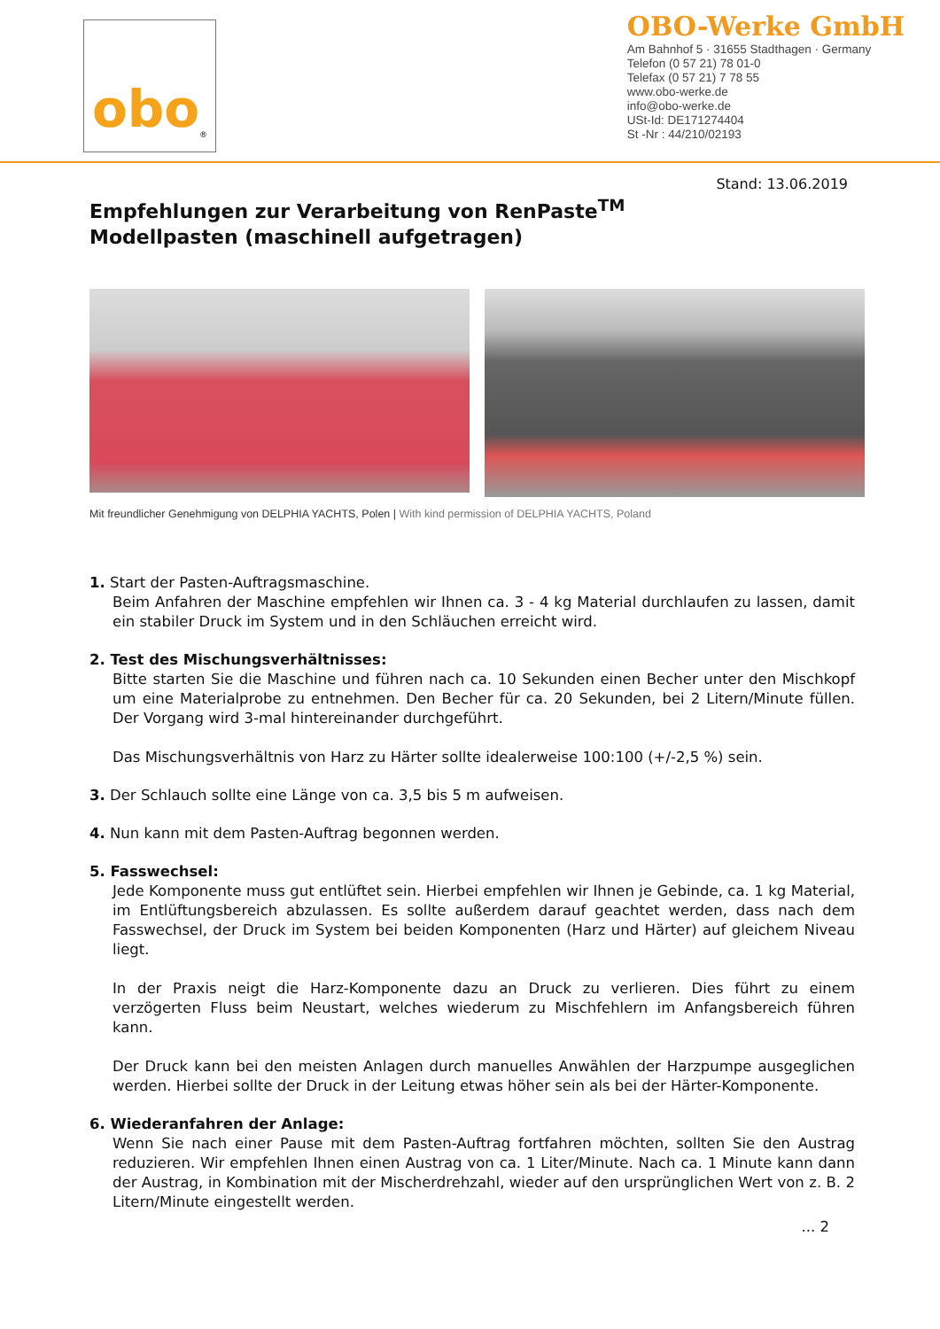obo<sup>®</sup>
OBO-Werke GmbH
Am Bahnhof 5 · 31655 Stadthagen · Germany
Telefon (0 57 21) 78 01-0
Telefax (0 57 21) 7 78 55
www.obo-werke.de
info@obo-werke.de
USt-Id: DE171274404
St -Nr : 44/210/02193
Stand: 13.06.2019
Empfehlungen zur Verarbeitung von RenPaste<sup>TM</sup>
Modellpasten (maschinell aufgetragen)
Mit freundlicher Genehmigung von DELPHIA YACHTS, Polen | With kind permission of DELPHIA YACHTS, Poland
1. Start der Pasten-Auftragsmaschine.
Beim Anfahren der Maschine empfehlen wir Ihnen ca. 3 - 4 kg Material durchlaufen zu lassen, damit ein stabiler Druck im System und in den Schläuchen erreicht wird.
2. Test des Mischungsverhältnisses:
Bitte starten Sie die Maschine und führen nach ca. 10 Sekunden einen Becher unter den Mischkopf um eine Materialprobe zu entnehmen. Den Becher für ca. 20 Sekunden, bei 2 Litern/Minute füllen. Der Vorgang wird 3-mal hintereinander durchgeführt.
Das Mischungsverhältnis von Harz zu Härter sollte idealerweise 100:100 (+/-2,5 %) sein.
3. Der Schlauch sollte eine Länge von ca. 3,5 bis 5 m aufweisen.
4. Nun kann mit dem Pasten-Auftrag begonnen werden.
5. Fasswechsel:
Jede Komponente muss gut entlüftet sein. Hierbei empfehlen wir Ihnen je Gebinde, ca. 1 kg Material, im Entlüftungsbereich abzulassen. Es sollte außerdem darauf geachtet werden, dass nach dem Fasswechsel, der Druck im System bei beiden Komponenten (Harz und Härter) auf gleichem Niveau liegt.
In der Praxis neigt die Harz-Komponente dazu an Druck zu verlieren. Dies führt zu einem verzögerten Fluss beim Neustart, welches wiederum zu Mischfehlern im Anfangsbereich führen kann.
Der Druck kann bei den meisten Anlagen durch manuelles Anwählen der Harzpumpe ausgeglichen werden. Hierbei sollte der Druck in der Leitung etwas höher sein als bei der Härter-Komponente.
6. Wiederanfahren der Anlage:
Wenn Sie nach einer Pause mit dem Pasten-Auftrag fortfahren möchten, sollten Sie den Austrag reduzieren. Wir empfehlen Ihnen einen Austrag von ca. 1 Liter/Minute. Nach ca. 1 Minute kann dann der Austrag, in Kombination mit der Mischerdrehzahl, wieder auf den ursprünglichen Wert von z. B. 2 Litern/Minute eingestellt werden.
... 2